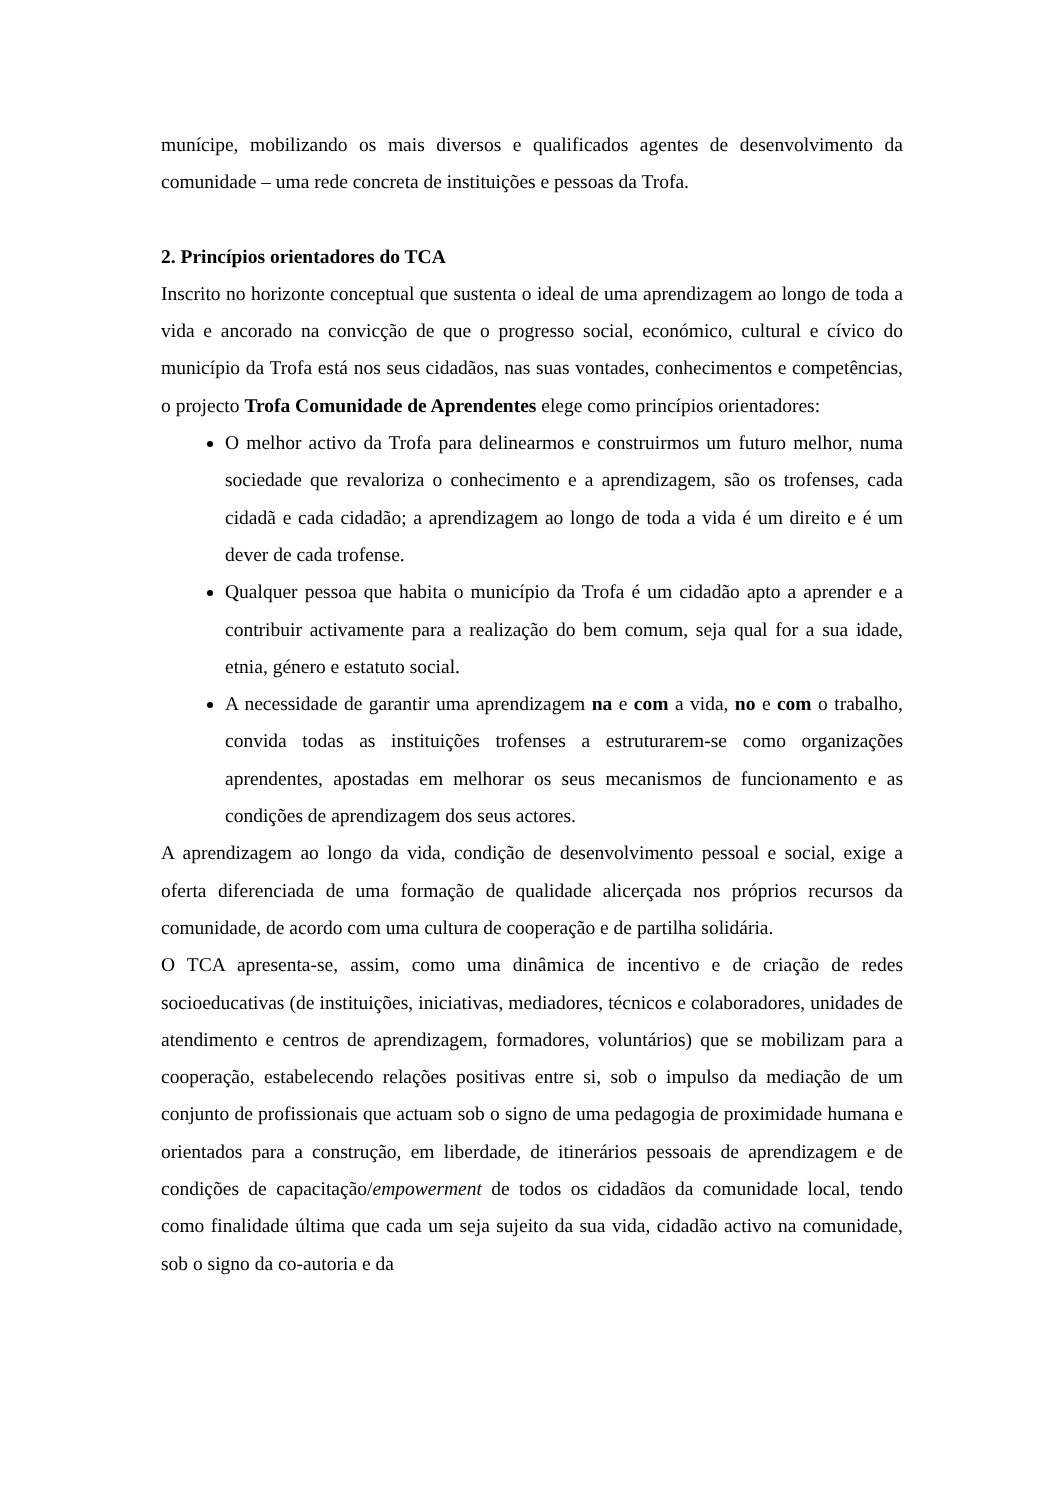munícipe, mobilizando os mais diversos e qualificados agentes de desenvolvimento da comunidade – uma rede concreta de instituições e pessoas da Trofa.
2. Princípios orientadores do TCA
Inscrito no horizonte conceptual que sustenta o ideal de uma aprendizagem ao longo de toda a vida e ancorado na convicção de que o progresso social, económico, cultural e cívico do município da Trofa está nos seus cidadãos, nas suas vontades, conhecimentos e competências, o projecto Trofa Comunidade de Aprendentes elege como princípios orientadores:
O melhor activo da Trofa para delinearmos e construirmos um futuro melhor, numa sociedade que revaloriza o conhecimento e a aprendizagem, são os trofenses, cada cidadã e cada cidadão; a aprendizagem ao longo de toda a vida é um direito e é um dever de cada trofense.
Qualquer pessoa que habita o município da Trofa é um cidadão apto a aprender e a contribuir activamente para a realização do bem comum, seja qual for a sua idade, etnia, género e estatuto social.
A necessidade de garantir uma aprendizagem na e com a vida, no e com o trabalho, convida todas as instituições trofenses a estruturarem-se como organizações aprendentes, apostadas em melhorar os seus mecanismos de funcionamento e as condições de aprendizagem dos seus actores.
A aprendizagem ao longo da vida, condição de desenvolvimento pessoal e social, exige a oferta diferenciada de uma formação de qualidade alicerçada nos próprios recursos da comunidade, de acordo com uma cultura de cooperação e de partilha solidária.
O TCA apresenta-se, assim, como uma dinâmica de incentivo e de criação de redes socioeducativas (de instituições, iniciativas, mediadores, técnicos e colaboradores, unidades de atendimento e centros de aprendizagem, formadores, voluntários) que se mobilizam para a cooperação, estabelecendo relações positivas entre si, sob o impulso da mediação de um conjunto de profissionais que actuam sob o signo de uma pedagogia de proximidade humana e orientados para a construção, em liberdade, de itinerários pessoais de aprendizagem e de condições de capacitação/empowerment de todos os cidadãos da comunidade local, tendo como finalidade última que cada um seja sujeito da sua vida, cidadão activo na comunidade, sob o signo da co-autoria e da